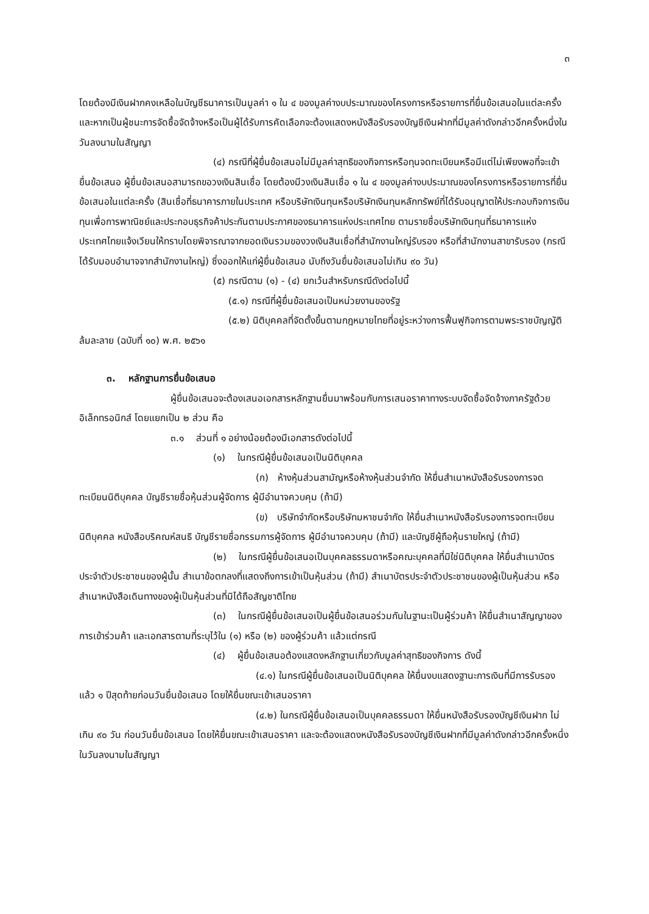๓
โดยต้องมีเงินฝากคงเหลือในบัญชีธนาคารเป็นมูลค่า ๑ ใน ๔ ของมูลค่างบประมาณของโครงการหรือรายการที่ยื่นข้อเสนอในแต่ละครั้ง และหากเป็นผู้ชนะการจัดซื้อจัดจ้างหรือเป็นผู้ได้รับการคัดเลือกจะต้องแสดงหนังสือรับรองบัญชีเงินฝากที่มีมูลค่าดังกล่าวอีกครั้งหนึ่งในวันลงนามในสัญญา
(๔) กรณีที่ผู้ยื่นข้อเสนอไม่มีมูลค่าสุทธิของกิจการหรือทุนจดทะเบียนหรือมีแต่ไม่เพียงพอที่จะเข้ายื่นข้อเสนอ ผู้ยื่นข้อเสนอสามารถขอวงเงินสินเชื่อ โดยต้องมีวงเงินสินเชื่อ ๑ ใน ๔ ของมูลค่างบประมาณของโครงการหรือรายการที่ยื่นข้อเสนอในแต่ละครั้ง (สินเชื่อที่ธนาคารภายในประเทศ หรือบริษัทเงินทุนหรือบริษัทเงินทุนหลักทรัพย์ที่ได้รับอนุญาตให้ประกอบกิจการเงินทุนเพื่อการพาณิชย์และประกอบธุรกิจค้าประกันตามประกาศของธนาคารแห่งประเทศไทย ตามรายชื่อบริษัทเงินทุนที่ธนาคารแห่งประเทศไทยแจ้งเวียนให้ทราบโดยพิจารณาจากยอดเงินรวมของวงเงินสินเชื่อที่สำนักงานใหญ่รับรอง หรือที่สำนักงานสาขารับรอง (กรณีได้รับมอบอำนาจจากสำนักงานใหญ่) ซึ่งออกให้แก่ผู้ยื่นข้อเสนอ นับถึงวันยื่นข้อเสนอไม่เกิน ๙๐ วัน)
(๕) กรณีตาม (๑) - (๔) ยกเว้นสำหรับกรณีดังต่อไปนี้
(๕.๑) กรณีที่ผู้ยื่นข้อเสนอเป็นหน่วยงานของรัฐ
(๕.๒) นิติบุคคลที่จัดตั้งขึ้นตามกฎหมายไทยที่อยู่ระหว่างการฟื้นฟูกิจการตามพระราชบัญญัติล้มละลาย (ฉบับที่ ๑๐) พ.ศ. ๒๕๖๑
๓. หลักฐานการยื่นข้อเสนอ
ผู้ยื่นข้อเสนอจะต้องเสนอเอกสารหลักฐานยื่นมาพร้อมกับการเสนอราคาทางระบบจัดซื้อจัดจ้างภาครัฐด้วยอิเล็กทรอนิกส์ โดยแยกเป็น ๒ ส่วน คือ
๓.๑ ส่วนที่ ๑ อย่างน้อยต้องมีเอกสารดังต่อไปนี้
(๑) ในกรณีผู้ยื่นข้อเสนอเป็นนิติบุคคล
(ก) ห้างหุ้นส่วนสามัญหรือห้างหุ้นส่วนจำกัด ให้ยื่นสำเนาหนังสือรับรองการจดทะเบียนนิติบุคคล บัญชีรายชื่อหุ้นส่วนผู้จัดการ ผู้มีอำนาจควบคุม (ถ้ามี)
(ข) บริษัทจำกัดหรือบริษัทมหาชนจำกัด ให้ยื่นสำเนาหนังสือรับรองการจดทะเบียน นิติบุคคล หนังสือบริคณห์สนธิ บัญชีรายชื่อกรรมการผู้จัดการ ผู้มีอำนาจควบคุม (ถ้ามี) และบัญชีผู้ถือหุ้นรายใหญ่ (ถ้ามี)
(๒) ในกรณีผู้ยื่นข้อเสนอเป็นบุคคลธรรมดาหรือคณะบุคคลที่มิใช่นิติบุคคล ให้ยื่นสำเนาบัตรประจำตัวประชาชนของผู้นั้น สำเนาข้อตกลงที่แสดงถึงการเข้าเป็นหุ้นส่วน (ถ้ามี) สำเนาบัตรประจำตัวประชาชนของผู้เป็นหุ้นส่วน หรือสำเนาหนังสือเดินทางของผู้เป็นหุ้นส่วนที่มิได้ถือสัญชาติไทย
(๓) ในกรณีผู้ยื่นข้อเสนอเป็นผู้ยื่นข้อเสนอร่วมกันในฐานะเป็นผู้ร่วมค้า ให้ยื่นสำเนาสัญญาของการเข้าร่วมค้า และเอกสารตามที่ระบุไว้ใน (๑) หรือ (๒) ของผู้ร่วมค้า แล้วแต่กรณี
(๔) ผู้ยื่นข้อเสนอต้องแสดงหลักฐานเกี่ยวกับมูลค่าสุทธิของกิจการ ดังนี้
(๔.๑) ในกรณีผู้ยื่นข้อเสนอเป็นนิติบุคคล ให้ยื่นงบแสดงฐานะการเงินที่มีการรับรองแล้ว ๑ ปีสุดท้ายก่อนวันยื่นข้อเสนอ โดยให้ยื่นขณะเข้าเสนอราคา
(๔.๒) ในกรณีผู้ยื่นข้อเสนอเป็นบุคคลธรรมดา ให้ยื่นหนังสือรับรองบัญชีเงินฝาก ไม่เกิน ๙๐ วัน ก่อนวันยื่นข้อเสนอ โดยให้ยื่นขณะเข้าเสนอราคา และจะต้องแสดงหนังสือรับรองบัญชีเงินฝากที่มีมูลค่าดังกล่าวอีกครั้งหนึ่งในวันลงนามในสัญญา